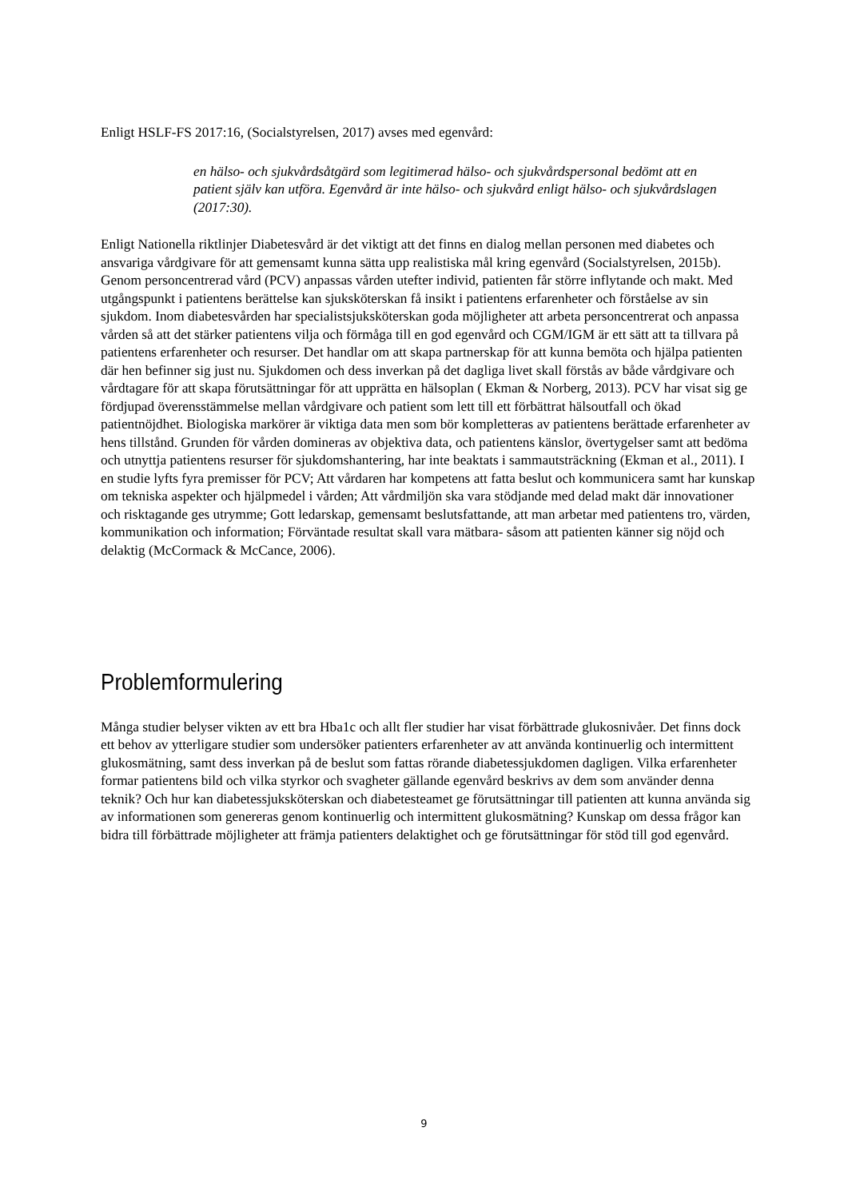Enligt HSLF-FS 2017:16, (Socialstyrelsen, 2017) avses med egenvård:
en hälso- och sjukvårdsåtgärd som legitimerad hälso- och sjukvårdspersonal bedömt att en patient själv kan utföra. Egenvård är inte hälso- och sjukvård enligt hälso- och sjukvårdslagen (2017:30).
Enligt Nationella riktlinjer Diabetesvård är det viktigt att det finns en dialog mellan personen med diabetes och ansvariga vårdgivare för att gemensamt kunna sätta upp realistiska mål kring egenvård (Socialstyrelsen, 2015b). Genom personcentrerad vård (PCV) anpassas vården utefter individ, patienten får större inflytande och makt. Med utgångspunkt i patientens berättelse kan sjuksköterskan få insikt i patientens erfarenheter och förståelse av sin sjukdom. Inom diabetesvården har specialistsjuksköterskan goda möjligheter att arbeta personcentrerat och anpassa vården så att det stärker patientens vilja och förmåga till en god egenvård och CGM/IGM är ett sätt att ta tillvara på patientens erfarenheter och resurser. Det handlar om att skapa partnerskap för att kunna bemöta och hjälpa patienten där hen befinner sig just nu. Sjukdomen och dess inverkan på det dagliga livet skall förstås av både vårdgivare och vårdtagare för att skapa förutsättningar för att upprätta en hälsoplan ( Ekman & Norberg, 2013). PCV har visat sig ge fördjupad överensstämmelse mellan vårdgivare och patient som lett till ett förbättrat hälsoutfall och ökad patientnöjdhet. Biologiska markörer är viktiga data men som bör kompletteras av patientens berättade erfarenheter av hens tillstånd. Grunden för vården domineras av objektiva data, och patientens känslor, övertygelser samt att bedöma och utnyttja patientens resurser för sjukdomshantering, har inte beaktats i sammautsträckning (Ekman et al., 2011). I en studie lyfts fyra premisser för PCV; Att vårdaren har kompetens att fatta beslut och kommunicera samt har kunskap om tekniska aspekter och hjälpmedel i vården; Att vårdmiljön ska vara stödjande med delad makt där innovationer och risktagande ges utrymme; Gott ledarskap, gemensamt beslutsfattande, att man arbetar med patientens tro, värden, kommunikation och information; Förväntade resultat skall vara mätbara- såsom att patienten känner sig nöjd och delaktig (McCormack & McCance, 2006).
Problemformulering
Många studier belyser vikten av ett bra Hba1c och allt fler studier har visat förbättrade glukosnivåer. Det finns dock ett behov av ytterligare studier som undersöker patienters erfarenheter av att använda kontinuerlig och intermittent glukosmätning, samt dess inverkan på de beslut som fattas rörande diabetessjukdomen dagligen. Vilka erfarenheter formar patientens bild och vilka styrkor och svagheter gällande egenvård beskrivs av dem som använder denna teknik? Och hur kan diabetessjuksköterskan och diabetesteamet ge förutsättningar till patienten att kunna använda sig av informationen som genereras genom kontinuerlig och intermittent glukosmätning? Kunskap om dessa frågor kan bidra till förbättrade möjligheter att främja patienters delaktighet och ge förutsättningar för stöd till god egenvård.
9